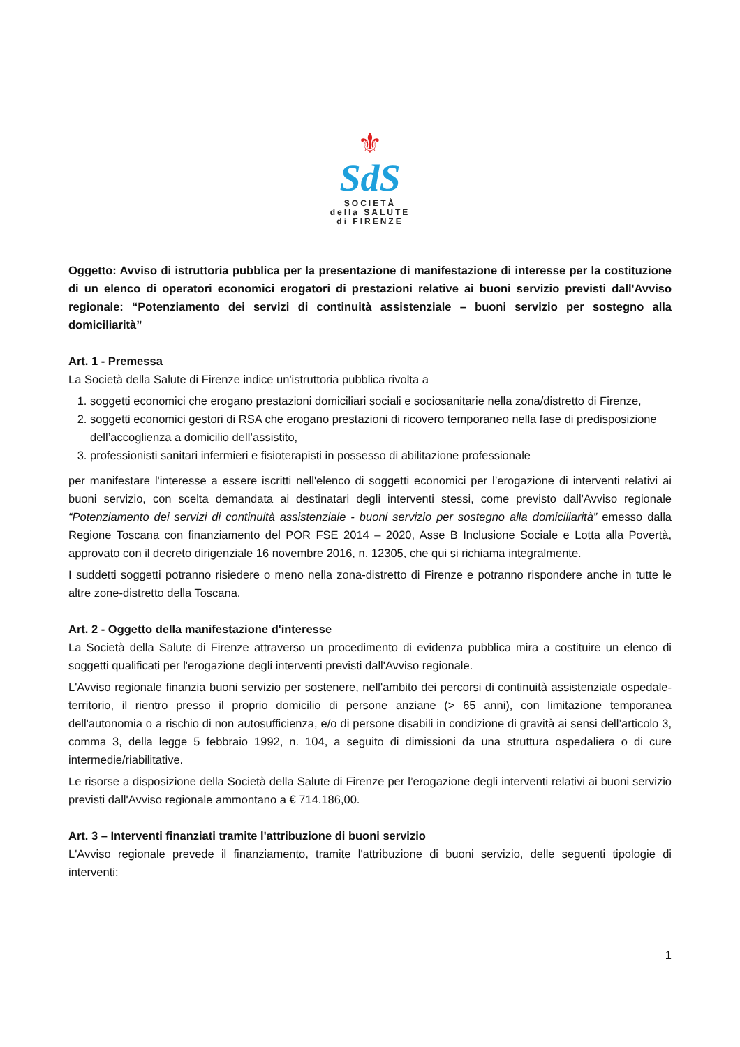⚜
SdS
SOCIETÀ
della SALUTE
di FIRENZE
Oggetto: Avviso di istruttoria pubblica per la presentazione di manifestazione di interesse per la costituzione di un elenco di operatori economici erogatori di prestazioni relative ai buoni servizio previsti dall'Avviso regionale: “Potenziamento dei servizi di continuità assistenziale – buoni servizio per sostegno alla domiciliarità”
Art. 1 - Premessa
La Società della Salute di Firenze indice un'istruttoria pubblica rivolta a
1. soggetti economici che erogano prestazioni domiciliari sociali e sociosanitarie nella zona/distretto di Firenze,
2. soggetti economici gestori di RSA che erogano prestazioni di ricovero temporaneo nella fase di predisposizione dell’accoglienza a domicilio dell’assistito,
3. professionisti sanitari infermieri e fisioterapisti in possesso di abilitazione professionale
per manifestare l'interesse a essere iscritti nell'elenco di soggetti economici per l’erogazione di interventi relativi ai buoni servizio, con scelta demandata ai destinatari degli interventi stessi, come previsto dall'Avviso regionale “Potenziamento dei servizi di continuità assistenziale - buoni servizio per sostegno alla domiciliarità” emesso dalla Regione Toscana con finanziamento del POR FSE 2014 – 2020, Asse B Inclusione Sociale e Lotta alla Povertà, approvato con il decreto dirigenziale 16 novembre 2016, n. 12305, che qui si richiama integralmente.
I suddetti soggetti potranno risiedere o meno nella zona-distretto di Firenze e potranno rispondere anche in tutte le altre zone-distretto della Toscana.
Art. 2 - Oggetto della manifestazione d'interesse
La Società della Salute di Firenze attraverso un procedimento di evidenza pubblica mira a costituire un elenco di soggetti qualificati per l'erogazione degli interventi previsti dall'Avviso regionale.
L'Avviso regionale finanzia buoni servizio per sostenere, nell'ambito dei percorsi di continuità assistenziale ospedale-territorio, il rientro presso il proprio domicilio di persone anziane (> 65 anni), con limitazione temporanea dell'autonomia o a rischio di non autosufficienza, e/o di persone disabili in condizione di gravità ai sensi dell’articolo 3, comma 3, della legge 5 febbraio 1992, n. 104, a seguito di dimissioni da una struttura ospedaliera o di cure intermedie/riabilitative.
Le risorse a disposizione della Società della Salute di Firenze per l’erogazione degli interventi relativi ai buoni servizio previsti dall'Avviso regionale ammontano a € 714.186,00.
Art. 3 – Interventi finanziati tramite l'attribuzione di buoni servizio
L'Avviso regionale prevede il finanziamento, tramite l'attribuzione di buoni servizio, delle seguenti tipologie di interventi:
1